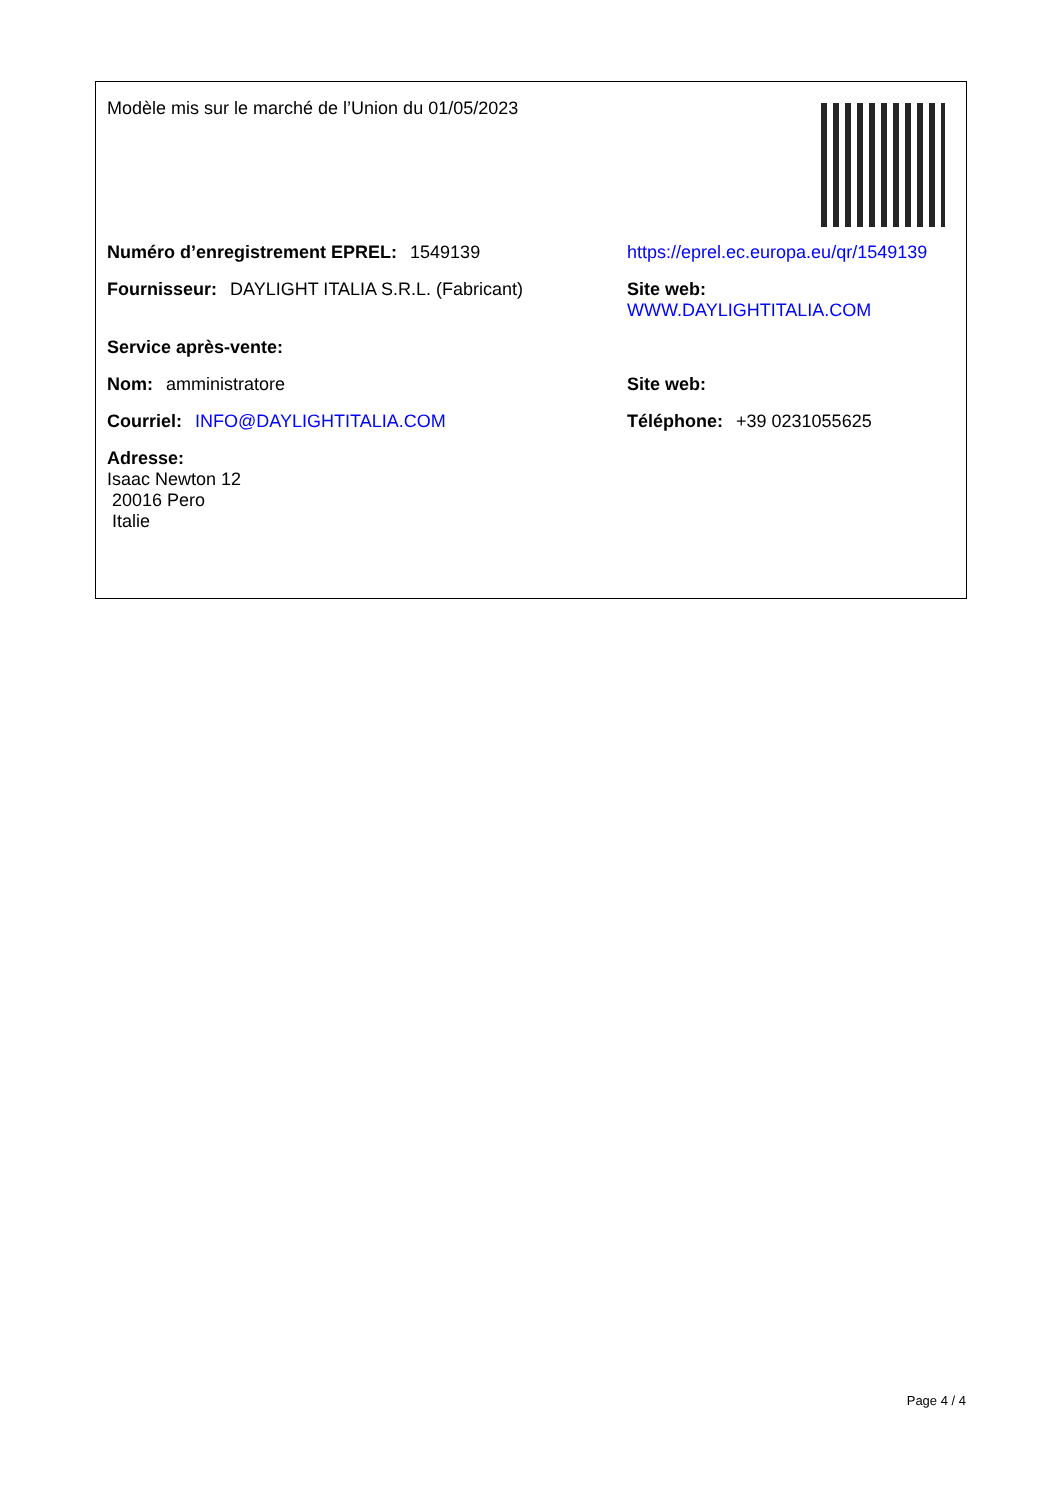Modèle mis sur le marché de l’Union du 01/05/2023
Numéro d’enregistrement EPREL: 1549139 https://eprel.ec.europa.eu/qr/1549139
Fournisseur: DAYLIGHT ITALIA S.R.L. (Fabricant) Site web: WWW.DAYLIGHTITALIA.COM
Service après-vente:
Nom: amministratore Site web:
Courriel: INFO@DAYLIGHTITALIA.COM Téléphone: +39 0231055625
Adresse:
Isaac Newton 12
20016 Pero
Italie
Page 4 / 4